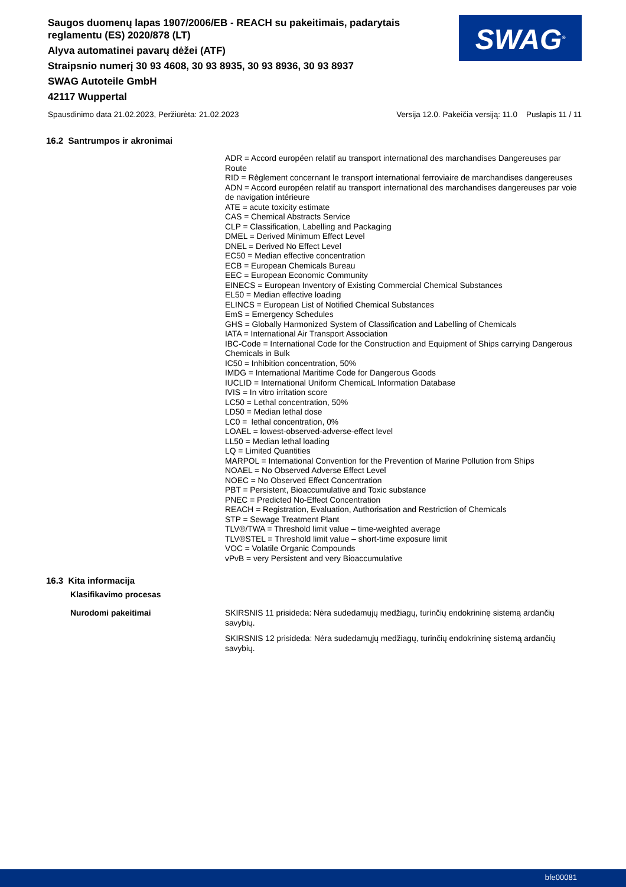Saugos duomenų lapas 1907/2006/EB - REACH su pakeitimais, padarytais reglamentu (ES) 2020/878 (LT)
Alyva automatinei pavarų dėžei (ATF)
Straipsnio numerį 30 93 4608, 30 93 8935, 30 93 8936, 30 93 8937
SWAG Autoteile GmbH
42117 Wuppertal
SWAG<sup>®</sup>
Spausdinimo data 21.02.2023, Peržiūrėta: 21.02.2023 Versija 12.0. Pakeičia versiją: 11.0 Puslapis 11 / 11
16.2 Santrumpos ir akronimai
ADR = Accord européen relatif au transport international des marchandises Dangereuses par Route
RID = Règlement concernant le transport international ferroviaire de marchandises dangereuses
ADN = Accord européen relatif au transport international des marchandises dangereuses par voie de navigation intérieure
ATE = acute toxicity estimate
CAS = Chemical Abstracts Service
CLP = Classification, Labelling and Packaging
DMEL = Derived Minimum Effect Level
DNEL = Derived No Effect Level
EC50 = Median effective concentration
ECB = European Chemicals Bureau
EEC = European Economic Community
EINECS = European Inventory of Existing Commercial Chemical Substances
EL50 = Median effective loading
ELINCS = European List of Notified Chemical Substances
EmS = Emergency Schedules
GHS = Globally Harmonized System of Classification and Labelling of Chemicals
IATA = International Air Transport Association
IBC-Code = International Code for the Construction and Equipment of Ships carrying Dangerous Chemicals in Bulk
IC50 = Inhibition concentration, 50%
IMDG = International Maritime Code for Dangerous Goods
IUCLID = International Uniform ChemicaL Information Database
IVIS = In vitro irritation score
LC50 = Lethal concentration, 50%
LD50 = Median lethal dose
LC0 = lethal concentration, 0%
LOAEL = lowest-observed-adverse-effect level
LL50 = Median lethal loading
LQ = Limited Quantities
MARPOL = International Convention for the Prevention of Marine Pollution from Ships
NOAEL = No Observed Adverse Effect Level
NOEC = No Observed Effect Concentration
PBT = Persistent, Bioaccumulative and Toxic substance
PNEC = Predicted No-Effect Concentration
REACH = Registration, Evaluation, Authorisation and Restriction of Chemicals
STP = Sewage Treatment Plant
TLV®/TWA = Threshold limit value – time-weighted average
TLV®STEL = Threshold limit value – short-time exposure limit
VOC = Volatile Organic Compounds
vPvB = very Persistent and very Bioaccumulative
16.3 Kita informacija
Klasifikavimo procesas
Nurodomi pakeitimai
SKIRSNIS 11 prisideda: Nėra sudedamųjų medžiagų, turinčių endokrininę sistemą ardančių savybių.
SKIRSNIS 12 prisideda: Nėra sudedamųjų medžiagų, turinčių endokrininę sistemą ardančių savybių.
bfe00081